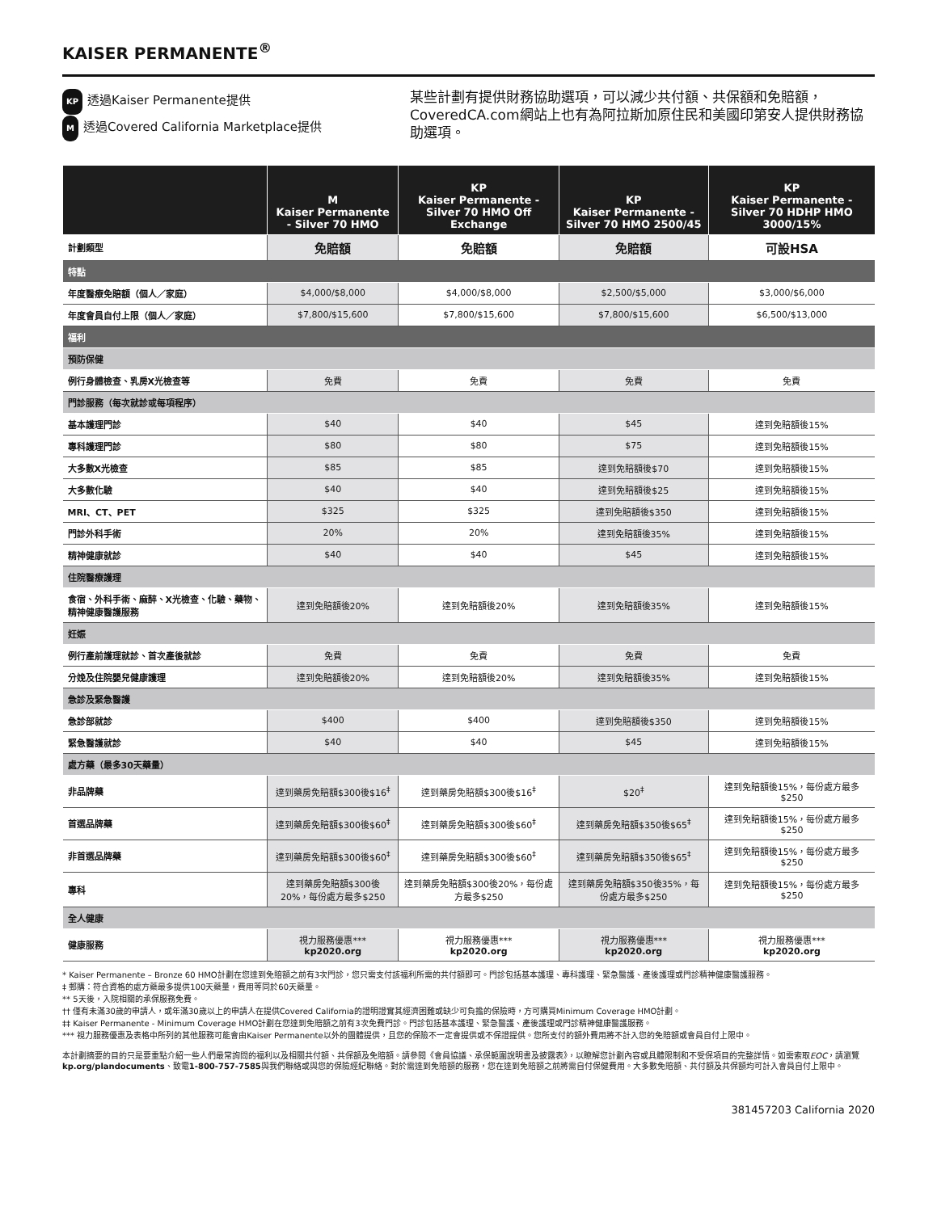KAISER PERMANENTE<sup>®</sup>
KP 透過Kaiser Permanente提供
M透過Covered California Marketplace提供
某些計劃有提供財務協助選項，可以減少共付額、共保額和免賠額，CoveredCA.com網站上也有為阿拉斯加原住民和美國印第安人提供財務協助選項。
| | M Kaiser Permanente - Silver 70 HMO | KP Kaiser Permanente - Silver 70 HMO Off Exchange | KP Kaiser Permanente - Silver 70 HMO 2500/45 | KP Kaiser Permanente - Silver 70 HDHP HMO 3000/15% |
| --- | --- | --- | --- | --- |
| 計劃類型 | 免賠額 | 免賠額 | 免賠額 | 可設HSA |
| 特點 | | | | |
| 年度醫療免賠額（個人／家庭） | $4,000/$8,000 | $4,000/$8,000 | $2,500/$5,000 | $3,000/$6,000 |
| 年度會員自付上限（個人／家庭） | $7,800/$15,600 | $7,800/$15,600 | $7,800/$15,600 | $6,500/$13,000 |
| 福利 | | | | |
| 預防保健 | | | | |
| 例行身體檢查、乳房X光檢查等 | 免費 | 免費 | 免費 | 免費 |
| 門診服務（每次就診或每項程序） | | | | |
| 基本護理門診 | $40 | $40 | $45 | 達到免賠額後15% |
| 專科護理門診 | $80 | $80 | $75 | 達到免賠額後15% |
| 大多數X光檢查 | $85 | $85 | 達到免賠額後$70 | 達到免賠額後15% |
| 大多數化驗 | $40 | $40 | 達到免賠額後$25 | 達到免賠額後15% |
| MRI、CT、PET | $325 | $325 | 達到免賠額後$350 | 達到免賠額後15% |
| 門診外科手術 | 20% | 20% | 達到免賠額後35% | 達到免賠額後15% |
| 精神健康就診 | $40 | $40 | $45 | 達到免賠額後15% |
| 住院醫療護理 | | | | |
| 食宿、外科手術、麻醉、X光檢查、化驗、藥物、精神健康醫護服務 | 達到免賠額後20% | 達到免賠額後20% | 達到免賠額後35% | 達到免賠額後15% |
| 妊娠 | | | | |
| 例行產前護理就診、首次產後就診 | 免費 | 免費 | 免費 | 免費 |
| 分娩及住院嬰兒健康護理 | 達到免賠額後20% | 達到免賠額後20% | 達到免賠額後35% | 達到免賠額後15% |
| 急診及緊急醫護 | | | | |
| 急診部就診 | $400 | $400 | 達到免賠額後$350 | 達到免賠額後15% |
| 緊急醫護就診 | $40 | $40 | $45 | 達到免賠額後15% |
| 處方藥（最多30天藥量） | | | | |
| 非品牌藥 | 達到藥房免賠額$300後$16<sup>‡</sup> | 達到藥房免賠額$300後$16<sup>‡</sup> | $20<sup>‡</sup> | 達到免賠額後15%，每份處方最多$250 |
| 首選品牌藥 | 達到藥房免賠額$300後$60<sup>‡</sup> | 達到藥房免賠額$300後$60<sup>‡</sup> | 達到藥房免賠額$350後$65<sup>‡</sup> | 達到免賠額後15%，每份處方最多$250 |
| 非首選品牌藥 | 達到藥房免賠額$300後$60<sup>‡</sup> | 達到藥房免賠額$300後$60<sup>‡</sup> | 達到藥房免賠額$350後$65<sup>‡</sup> | 達到免賠額後15%，每份處方最多$250 |
| 專科 | 達到藥房免賠額$300後20%，每份處方最多$250 | 達到藥房免賠額$300後20%，每份處方最多$250 | 達到藥房免賠額$350後35%，每份處方最多$250 | 達到免賠額後15%，每份處方最多$250 |
| 全人健康 | | | | |
| 健康服務 | 視力服務優惠*** kp2020.org | 視力服務優惠*** kp2020.org | 視力服務優惠*** kp2020.org | 視力服務優惠*** kp2020.org |
* Kaiser Permanente – Bronze 60 HMO計劃在您達到免賠額之前有3次門診，您只需支付該福利所需的共付額即可。門診包括基本護理、專科護理、緊急醫護、產後護理或門診精神健康醫護服務。
‡ 郵購：符合資格的處方藥最多提供100天藥量，費用等同於60天藥量。
** 5天後，入院相關的承保服務免費。
†† 僅有未滿30歲的申請人，或年滿30歲以上的申請人在提供Covered California的證明證實其經濟困難或缺少可負擔的保險時，方可購買Minimum Coverage HMO計劃。
‡‡ Kaiser Permanente - Minimum Coverage HMO計劃在您達到免賠額之前有3次免費門診。門診包括基本護理、緊急醫護、產後護理或門診精神健康醫護服務。
*** 視力服務優惠及表格中所列的其他服務可能會由Kaiser Permanente以外的團體提供，且您的保險不一定會提供或不保證提供。您所支付的額外費用將不計入您的免賠額或會員自付上限中。
本計劃摘要的目的只是要重點介紹一些人們最常詢問的福利以及相關共付額、共保額及免賠額。請參閱《會員協議、承保範圍說明書及披露表》，以瞭解您計劃內容或具體限制和不受保項目的完整詳情。如需索取EOC，請瀏覽kp.org/plandocuments、致電1-800-757-7585與我們聯絡或與您的保險經紀聯絡。對於需達到免賠額的服務，您在達到免賠額之前將需自付保健費用。大多數免賠額、共付額及共保額均可計入會員自付上限中。
381457203 California 2020